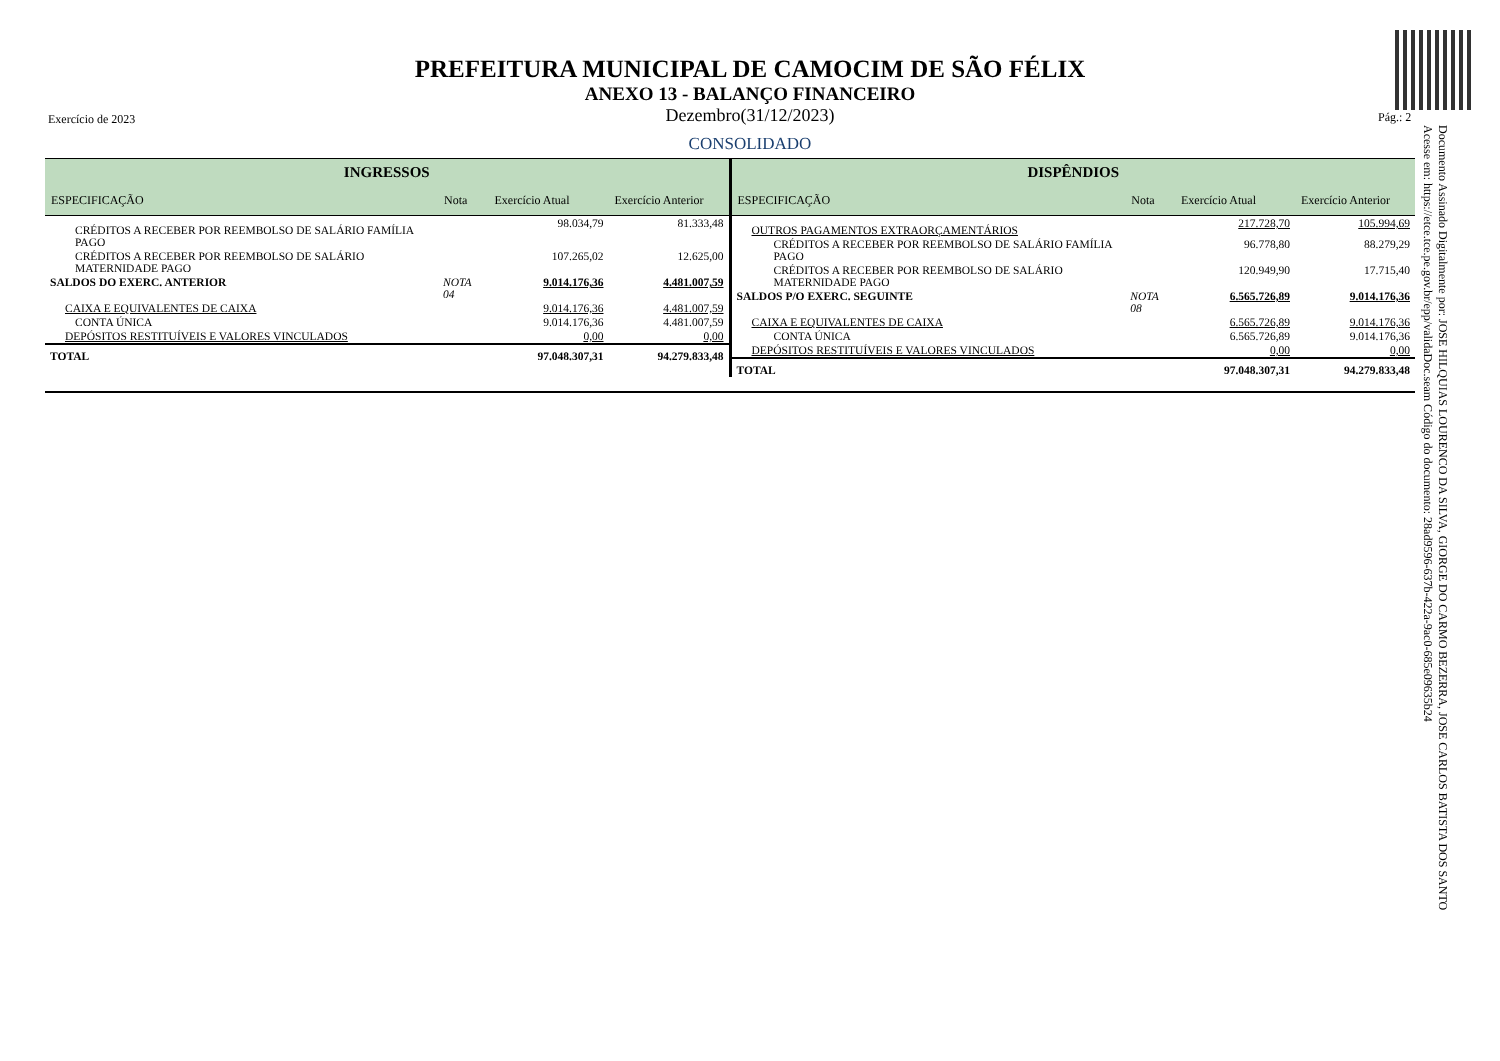PREFEITURA MUNICIPAL DE CAMOCIM DE SÃO FÉLIX
ANEXO 13 - BALANÇO FINANCEIRO
Dezembro(31/12/2023)
Exercício de 2023 Pág.: 2
CONSOLIDADO
| INGRESSOS | | | |
| --- | --- | --- | --- |
| ESPECIFICAÇÃO | Nota | Exercício Atual | Exercício Anterior |
| CRÉDITOS A RECEBER POR REEMBOLSO DE SALÁRIO FAMÍLIA PAGO | | 98.034,79 | 81.333,48 |
| CRÉDITOS A RECEBER POR REEMBOLSO DE SALÁRIO MATERNIDADE PAGO | | 107.265,02 | 12.625,00 |
| SALDOS DO EXERC. ANTERIOR | NOTA 04 | 9.014.176,36 | 4.481.007,59 |
| CAIXA E EQUIVALENTES DE CAIXA | | 9.014.176,36 | 4.481.007,59 |
| CONTA ÚNICA | | 9.014.176,36 | 4.481.007,59 |
| DEPÓSITOS RESTITUÍVEIS E VALORES VINCULADOS | | 0,00 | 0,00 |
| TOTAL | | 97.048.307,31 | 94.279.833,48 |
| DISPÊNDIOS | | | |
| --- | --- | --- | --- |
| ESPECIFICAÇÃO | Nota | Exercício Atual | Exercício Anterior |
| OUTROS PAGAMENTOS EXTRAORÇAMENTÁRIOS | | 217.728,70 | 105.994,69 |
| CRÉDITOS A RECEBER POR REEMBOLSO DE SALÁRIO FAMÍLIA PAGO | | 96.778,80 | 88.279,29 |
| CRÉDITOS A RECEBER POR REEMBOLSO DE SALÁRIO MATERNIDADE PAGO | | 120.949,90 | 17.715,40 |
| SALDOS P/O EXERC. SEGUINTE | NOTA 08 | 6.565.726,89 | 9.014.176,36 |
| CAIXA E EQUIVALENTES DE CAIXA | | 6.565.726,89 | 9.014.176,36 |
| CONTA ÚNICA | | 6.565.726,89 | 9.014.176,36 |
| DEPÓSITOS RESTITUÍVEIS E VALORES VINCULADOS | | 0,00 | 0,00 |
| TOTAL | | 97.048.307,31 | 94.279.833,48 |
Documento Assinado Digitalmente por: JOSE HILQUIAS LOURENCO DA SILVA, GIORGE DO CARMO BEZERRA, JOSE CARLOS BATISTA DOS SANTO
Acesse em: https://etce.tce.pe.gov.br/epp/validaDoc.seam Código do documento: 28ad9596-637b-422a-9ac0-685e09635b24